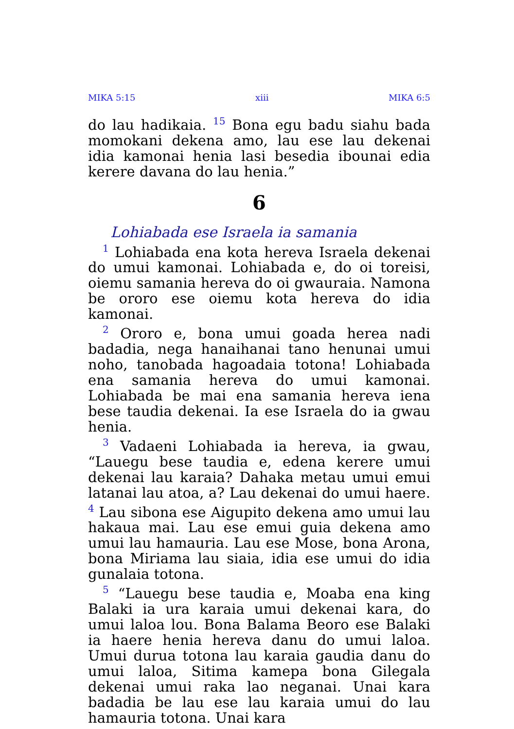MIKA 5:15 xiii MIKA 6:5
do lau hadikaia. <sup>15</sup> Bona egu badu siahu bada momokani dekena amo, lau ese lau dekenai idia kamonai henia lasi besedia ibounai edia kerere davana do lau henia.”
6
Lohiabada ese Israela ia samania
<sup>1</sup> Lohiabada ena kota hereva Israela dekenai do umui kamonai. Lohiabada e, do oi toreisi, oiemu samania hereva do oi gwauraia. Namona be ororo ese oiemu kota hereva do idia kamonai.
<sup>2</sup> Ororo e, bona umui goada herea nadi badadia, nega hanaihanai tano henunai umui noho, tanobada hagoadaia totona! Lohiabada ena samania hereva do umui kamonai. Lohiabada be mai ena samania hereva iena bese taudia dekenai. Ia ese Israela do ia gwau henia.
<sup>3</sup> Vadaeni Lohiabada ia hereva, ia gwau, “Lauegu bese taudia e, edena kerere umui dekenai lau karaia? Dahaka metau umui emui latanai lau atoa, a? Lau dekenai do umui haere. <sup>4</sup> Lau sibona ese Aigupito dekena amo umui lau hakaua mai. Lau ese emui guia dekena amo umui lau hamauria. Lau ese Mose, bona Arona, bona Miriama lau siaia, idia ese umui do idia gunalaia totona.
<sup>5</sup> “Lauegu bese taudia e, Moaba ena king Balaki ia ura karaia umui dekenai kara, do umui laloa lou. Bona Balama Beoro ese Balaki ia haere henia hereva danu do umui laloa. Umui durua totona lau karaia gaudia danu do umui laloa, Sitima kamepa bona Gilegala dekenai umui raka lao neganai. Unai kara badadia be lau ese lau karaia umui do lau hamauria totona. Unai kara